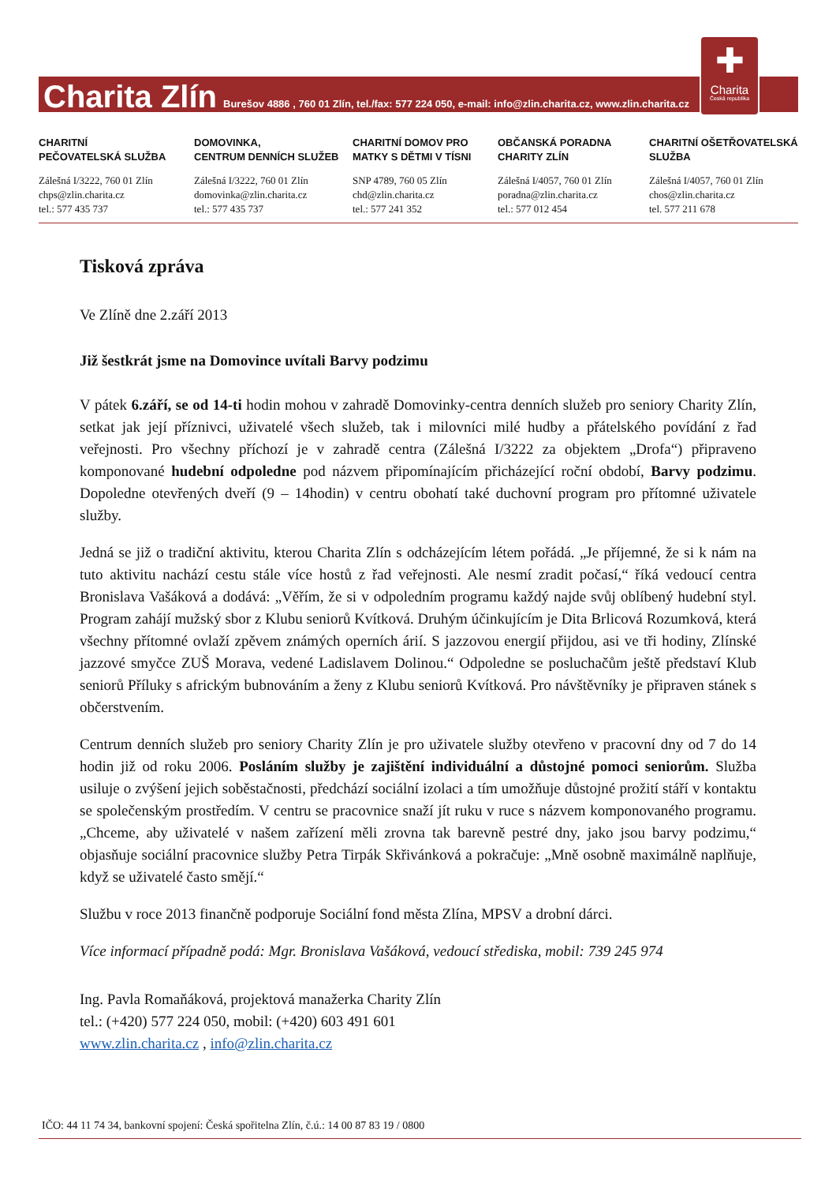Charita Zlín Burešov 4886 , 760 01 Zlín, tel./fax: 577 224 050, e-mail: info@zlin.charita.cz, www.zlin.charita.cz
✚
Charita
Česká republika
CHARITNÍ
PEČOVATELSKÁ SLUŽBA
Zálešná I/3222, 760 01 Zlín
chps@zlin.charita.cz
tel.: 577 435 737
DOMOVINKA,
CENTRUM DENNÍCH SLUŽEB
Zálešná I/3222, 760 01 Zlín
domovinka@zlin.charita.cz
tel.: 577 435 737
CHARITNÍ DOMOV PRO
MATKY S DĚTMI V TÍSNI
SNP 4789, 760 05 Zlín
chd@zlin.charita.cz
tel.: 577 241 352
OBČANSKÁ PORADNA
CHARITY ZLÍN
Zálešná I/4057, 760 01 Zlín
poradna@zlin.charita.cz
tel.: 577 012 454
CHARITNÍ OŠETŘOVATELSKÁ
SLUŽBA
Zálešná I/4057, 760 01 Zlín
chos@zlin.charita.cz
tel. 577 211 678
Tisková zpráva
Ve Zlíně dne 2.září 2013
Již šestkrát jsme na Domovince uvítali Barvy podzimu
V pátek 6.září, se od 14-ti hodin mohou v zahradě Domovinky-centra denních služeb pro seniory Charity Zlín, setkat jak její příznivci, uživatelé všech služeb, tak i milovníci milé hudby a přátelského povídání z řad veřejnosti. Pro všechny příchozí je v zahradě centra (Zálešná I/3222 za objektem „Drofa“) připraveno komponované hudební odpoledne pod názvem připomínajícím přicházející roční období, Barvy podzimu. Dopoledne otevřených dveří (9 – 14hodin) v centru obohatí také duchovní program pro přítomné uživatele služby.
Jedná se již o tradiční aktivitu, kterou Charita Zlín s odcházejícím létem pořádá. „Je příjemné, že si k nám na tuto aktivitu nachází cestu stále více hostů z řad veřejnosti. Ale nesmí zradit počasí,“ říká vedoucí centra Bronislava Vašáková a dodává: „Věřím, že si v odpoledním programu každý najde svůj oblíbený hudební styl. Program zahájí mužský sbor z Klubu seniorů Kvítková. Druhým účinkujícím je Dita Brlicová Rozumková, která všechny přítomné ovlaží zpěvem známých operních árií. S jazzovou energií přijdou, asi ve tři hodiny, Zlínské jazzové smyčce ZUŠ Morava, vedené Ladislavem Dolinou.“ Odpoledne se posluchačům ještě představí Klub seniorů Příluky s africkým bubnováním a ženy z Klubu seniorů Kvítková. Pro návštěvníky je připraven stánek s občerstvením.
Centrum denních služeb pro seniory Charity Zlín je pro uživatele služby otevřeno v pracovní dny od 7 do 14 hodin již od roku 2006. Posláním služby je zajištění individuální a důstojné pomoci seniorům. Služba usiluje o zvýšení jejich soběstačnosti, předchází sociální izolaci a tím umožňuje důstojné prožití stáří v kontaktu se společenským prostředím. V centru se pracovnice snaží jít ruku v ruce s názvem komponovaného programu. „Chceme, aby uživatelé v našem zařízení měli zrovna tak barevně pestré dny, jako jsou barvy podzimu,“ objasňuje sociální pracovnice služby Petra Tirpák Skřivánková a pokračuje: „Mně osobně maximálně naplňuje, když se uživatelé často smějí.“
Službu v roce 2013 finančně podporuje Sociální fond města Zlína, MPSV a drobní dárci.
Více informací případně podá: Mgr. Bronislava Vašáková, vedoucí střediska, mobil: 739 245 974
Ing. Pavla Romaňáková, projektová manažerka Charity Zlín
tel.: (+420) 577 224 050, mobil: (+420) 603 491 601
www.zlin.charita.cz , info@zlin.charita.cz
IČO: 44 11 74 34, bankovní spojení: Česká spořitelna Zlín, č.ú.: 14 00 87 83 19 / 0800